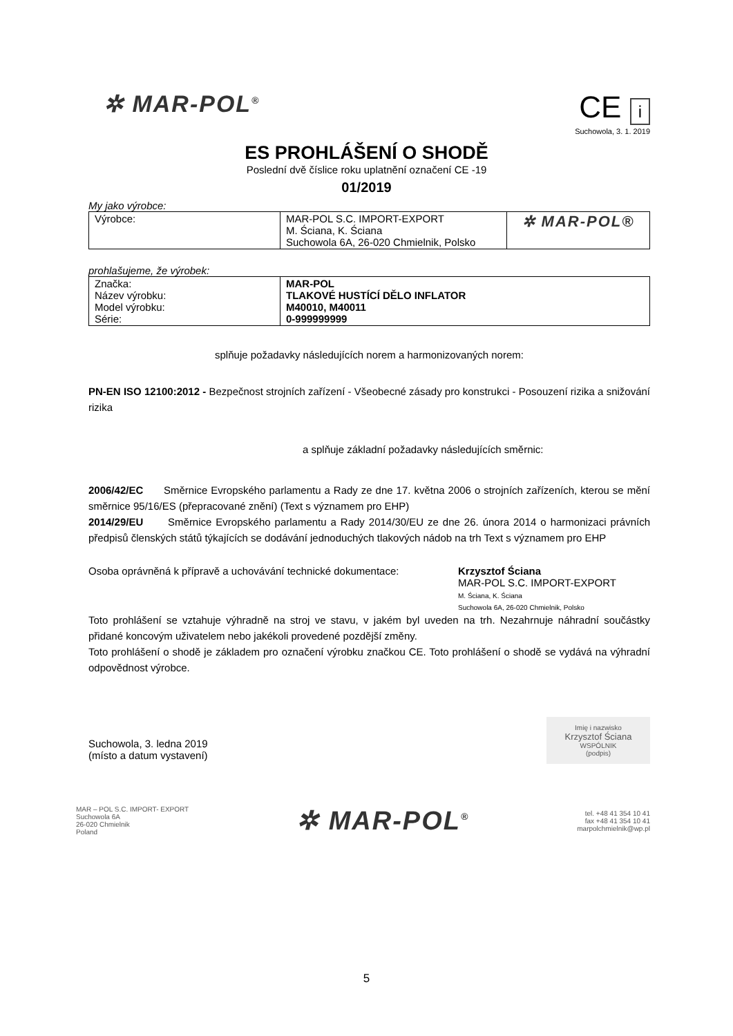✲ MAR-POL<sup>®</sup>
CE i
Suchowola, 3. 1. 2019
ES PROHLÁŠENÍ O SHODĚ
Poslední dvě číslice roku uplatnění označení CE -19
01/2019
My jako výrobce:
| Výrobce: | MAR-POL S.C. IMPORT-EXPORT M. Ściana, K. Ściana Suchowola 6A, 26-020 Chmielnik, Polsko | ✲ MAR-POL® |
prohlašujeme, že výrobek:
| Značka: Název výrobku: Model výrobku: Série: | MAR-POL TLAKOVÉ HUSTÍCÍ DĚLO INFLATOR M40010, M40011 0-999999999 |
splňuje požadavky následujících norem a harmonizovaných norem:
PN-EN ISO 12100:2012 - Bezpečnost strojních zařízení - Všeobecné zásady pro konstrukci - Posouzení rizika a snižování rizika
a splňuje základní požadavky následujících směrnic:
2006/42/EC Směrnice Evropského parlamentu a Rady ze dne 17. května 2006 o strojních zařízeních, kterou se mění směrnice 95/16/ES (přepracované znění) (Text s významem pro EHP)
2014/29/EU Směrnice Evropského parlamentu a Rady 2014/30/EU ze dne 26. února 2014 o harmonizaci právních předpisů členských států týkajících se dodávání jednoduchých tlakových nádob na trh Text s významem pro EHP
Osoba oprávněná k přípravě a uchovávání technické dokumentace:
Krzysztof Ściana
MAR-POL S.C. IMPORT-EXPORT
M. Ściana, K. Ściana
Suchowola 6A, 26-020 Chmielnik, Polsko
Toto prohlášení se vztahuje výhradně na stroj ve stavu, v jakém byl uveden na trh. Nezahrnuje náhradní součástky přidané koncovým uživatelem nebo jakékoli provedené pozdější změny.
Toto prohlášení o shodě je základem pro označení výrobku značkou CE. Toto prohlášení o shodě se vydává na výhradní odpovědnost výrobce.
Suchowola, 3. ledna 2019
(místo a datum vystavení)
Imię i nazwisko
Krzysztof Ściana
WSPÓLNIK
(podpis)
MAR – POL S.C. IMPORT- EXPORT
Suchowola 6A
26-020 Chmielnik
Poland
✲ MAR-POL<sup>®</sup>
tel. +48 41 354 10 41
fax +48 41 354 10 41
marpolchmielnik@wp.pl
5